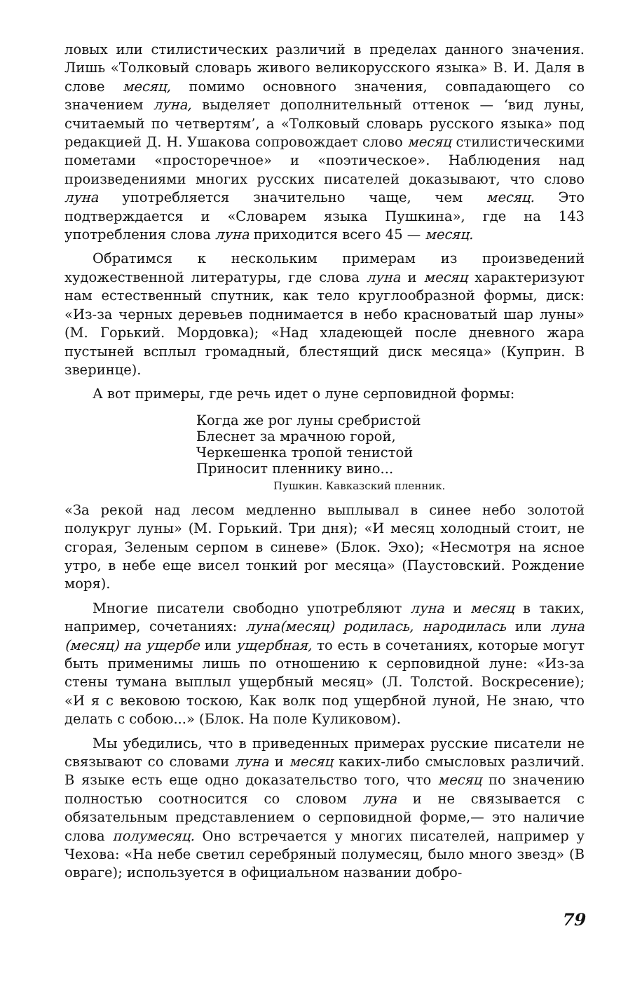ловых или стилистических различий в пределах данного значения. Лишь «Толковый словарь живого великорусского языка» В. И. Даля в слове месяц, помимо основного значения, совпадающего со значением луна, выделяет дополнительный оттенок — ‘вид луны, считаемый по четвертям’, а «Толковый словарь русского языка» под редакцией Д. Н. Ушакова сопровождает слово месяц стилистическими пометами «просторечное» и «поэтическое». Наблюдения над произведениями многих русских писателей доказывают, что слово луна употребляется значительно чаще, чем месяц. Это подтверждается и «Словарем языка Пушкина», где на 143 употребления слова луна приходится всего 45 — месяц.
Обратимся к нескольким примерам из произведений художественной литературы, где слова луна и месяц характеризуют нам естественный спутник, как тело круглообразной формы, диск: «Из-за черных деревьев поднимается в небо красноватый шар луны» (М. Горький. Мордовка); «Над хладеющей после дневного жара пустыней всплыл громадный, блестящий диск месяца» (Куприн. В зверинце).
А вот примеры, где речь идет о луне серповидной формы:
Когда же рог луны сребристой
Блеснет за мрачною горой,
Черкешенка тропой тенистой
Приносит пленнику вино...
Пушкин. Кавказский пленник.
«За рекой над лесом медленно выплывал в синее небо золотой полукруг луны» (М. Горький. Три дня); «И месяц холодный стоит, не сгорая, Зеленым серпом в синеве» (Блок. Эхо); «Несмотря на ясное утро, в небе еще висел тонкий рог месяца» (Паустовский. Рождение моря).
Многие писатели свободно употребляют луна и месяц в таких, например, сочетаниях: луна(месяц) родилась, народилась или луна (месяц) на ущербе или ущербная, то есть в сочетаниях, которые могут быть применимы лишь по отношению к серповидной луне: «Из-за стены тумана выплыл ущербный месяц» (Л. Толстой. Воскресение); «И я с вековою тоскою, Как волк под ущербной луной, Не знаю, что делать с собою...» (Блок. На поле Куликовом).
Мы убедились, что в приведенных примерах русские писатели не связывают со словами луна и месяц каких-либо смысловых различий. В языке есть еще одно доказательство того, что месяц по значению полностью соотносится со словом луна и не связывается с обязательным представлением о серповидной форме,— это наличие слова полумесяц. Оно встречается у многих писателей, например у Чехова: «На небе светил серебряный полумесяц, было много звезд» (В овраге); используется в официальном названии добро-
79